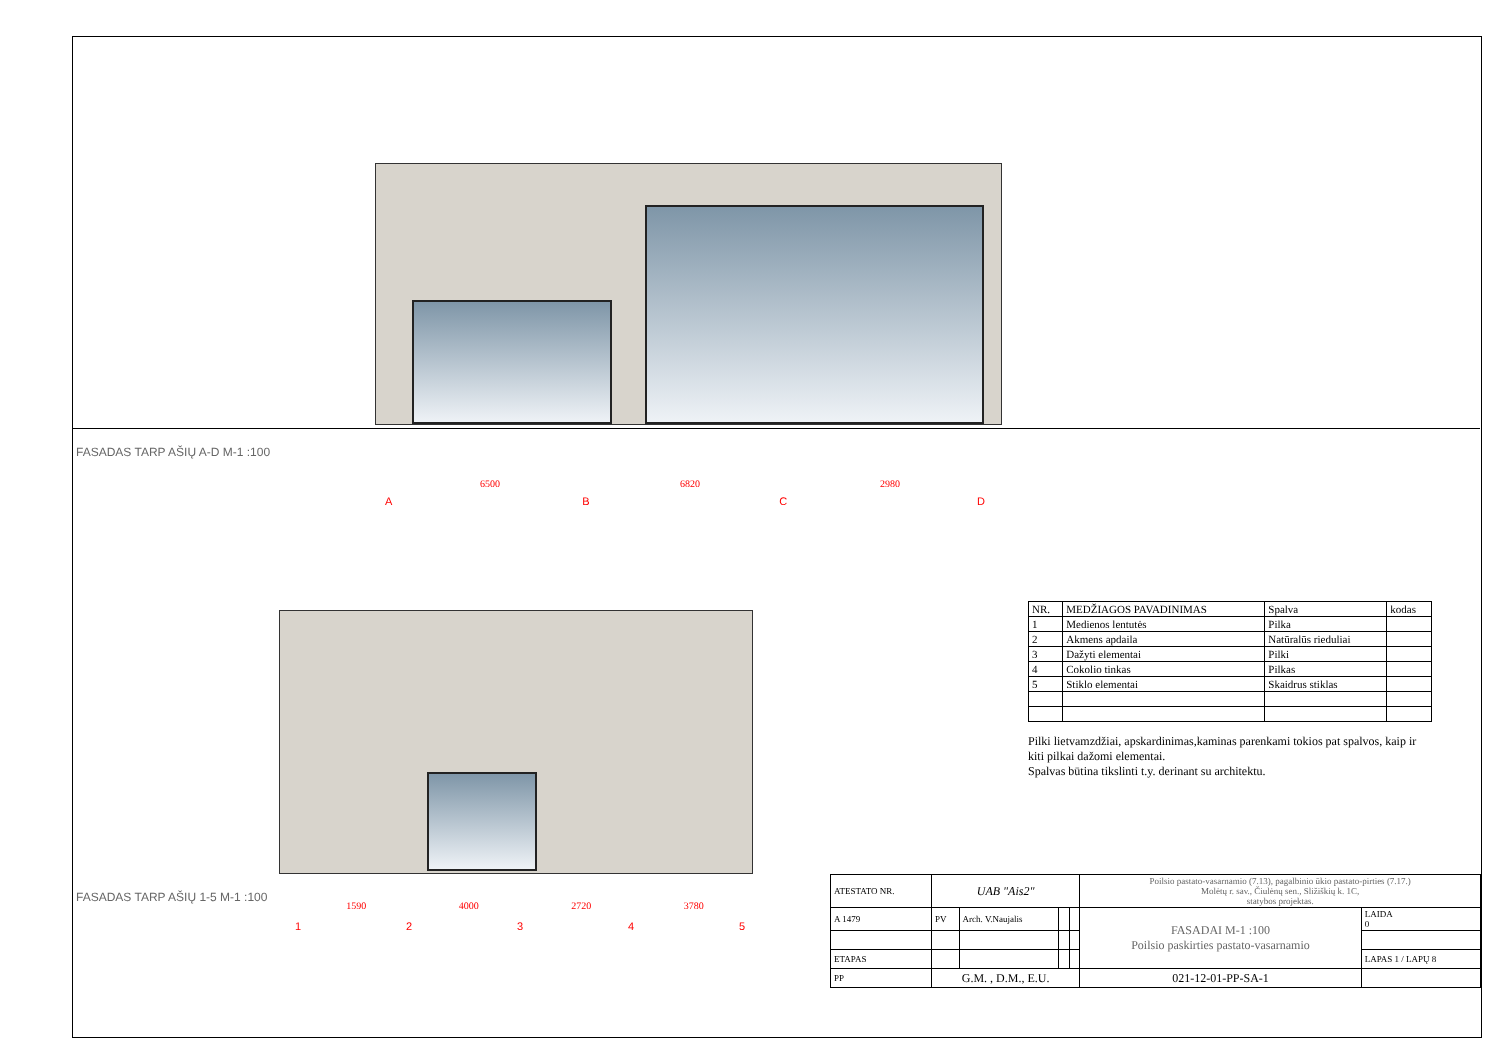FASADAS TARP AŠIŲ A-D M-1 :100
6500 6820 2980
A B C D
FASADAS TARP AŠIŲ 1-5 M-1 :100
1590 4000 2720 3780
1 2 3 4 5
| NR. | MEDŽIAGOS PAVADINIMAS | Spalva | kodas |
| --- | --- | --- | --- |
| 1 | Medienos lentutės | Pilka | |
| 2 | Akmens apdaila | Natūralūs rieduliai | |
| 3 | Dažyti elementai | Pilki | |
| 4 | Cokolio tinkas | Pilkas | |
| 5 | Stiklo elementai | Skaidrus stiklas | |
Pilki lietvamzdžiai, apskardinimas,kaminas parenkami tokios pat spalvos, kaip ir kiti pilkai dažomi elementai.
Spalvas būtina tikslinti t.y. derinant su architektu.
| ATESTATO NR. | UAB "Ais2" | | | | Poilsio pastato-vasarnamio (7.13), pagalbinio ūkio pastato-pirties (7.17.) Molėtų r. sav., Čiulėnų sen., Sližiškių k. 1C, statybos projektas. | |
| A 1479 | PV | Arch. V.Naujalis | | | FASADAI M-1 :100 Poilsio paskirties pastato-vasarnamio | LAIDA 0 |
| ETAPAS | | | | | | LAPAS 1 / LAPŲ 8 |
| PP | G.M. , D.M., E.U. | | | | 021-12-01-PP-SA-1 | |